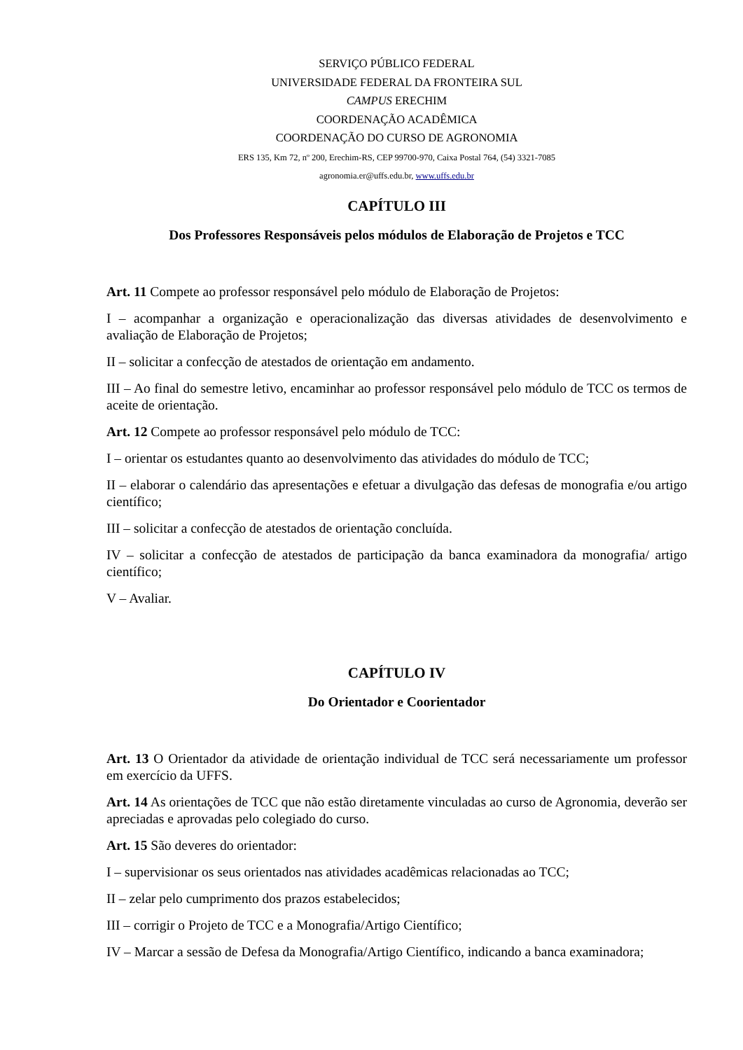SERVIÇO PÚBLICO FEDERAL
UNIVERSIDADE FEDERAL DA FRONTEIRA SUL
CAMPUS ERECHIM
COORDENAÇÃO ACADÊMICA
COORDENAÇÃO DO CURSO DE AGRONOMIA
ERS 135, Km 72, nº 200, Erechim-RS, CEP 99700-970, Caixa Postal 764, (54) 3321-7085
agronomia.er@uffs.edu.br, www.uffs.edu.br
CAPÍTULO III
Dos Professores Responsáveis pelos módulos de Elaboração de Projetos e TCC
Art. 11 Compete ao professor responsável pelo módulo de Elaboração de Projetos:
I – acompanhar a organização e operacionalização das diversas atividades de desenvolvimento e avaliação de Elaboração de Projetos;
II – solicitar a confecção de atestados de orientação em andamento.
III – Ao final do semestre letivo, encaminhar ao professor responsável pelo módulo de TCC os termos de aceite de orientação.
Art. 12 Compete ao professor responsável pelo módulo de TCC:
I – orientar os estudantes quanto ao desenvolvimento das atividades do módulo de TCC;
II – elaborar o calendário das apresentações e efetuar a divulgação das defesas de monografia e/ou artigo científico;
III – solicitar a confecção de atestados de orientação concluída.
IV – solicitar a confecção de atestados de participação da banca examinadora da monografia/ artigo científico;
V – Avaliar.
CAPÍTULO IV
Do Orientador e Coorientador
Art. 13 O Orientador da atividade de orientação individual de TCC será necessariamente um professor em exercício da UFFS.
Art. 14 As orientações de TCC que não estão diretamente vinculadas ao curso de Agronomia, deverão ser apreciadas e aprovadas pelo colegiado do curso.
Art. 15 São deveres do orientador:
I – supervisionar os seus orientados nas atividades acadêmicas relacionadas ao TCC;
II – zelar pelo cumprimento dos prazos estabelecidos;
III – corrigir o Projeto de TCC e a Monografia/Artigo Científico;
IV – Marcar a sessão de Defesa da Monografia/Artigo Científico, indicando a banca examinadora;